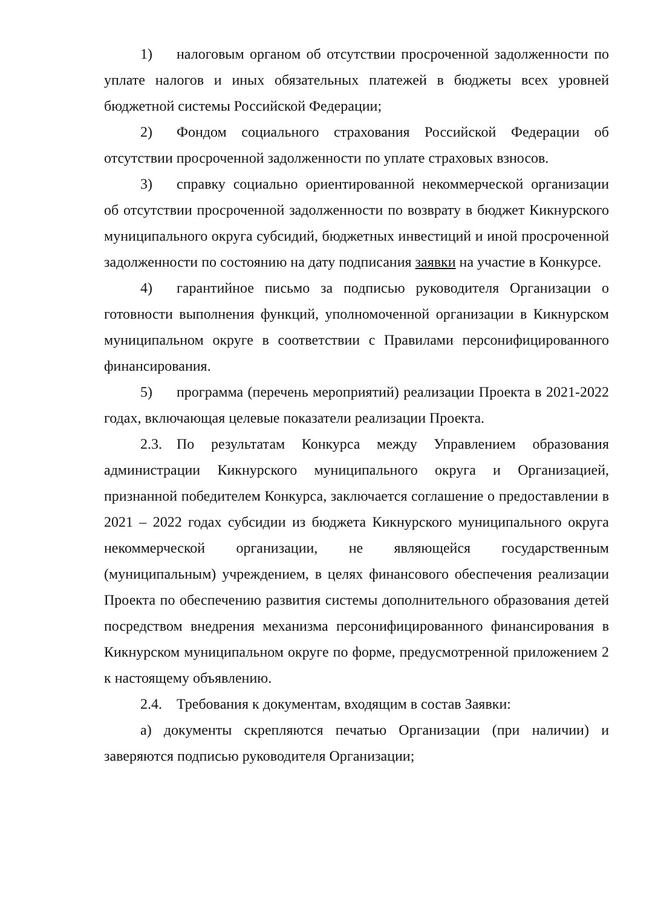1) налоговым органом об отсутствии просроченной задолженности по уплате налогов и иных обязательных платежей в бюджеты всех уровней бюджетной системы Российской Федерации;
2) Фондом социального страхования Российской Федерации об отсутствии просроченной задолженности по уплате страховых взносов.
3) справку социально ориентированной некоммерческой организации об отсутствии просроченной задолженности по возврату в бюджет Кикнурского муниципального округа субсидий, бюджетных инвестиций и иной просроченной задолженности по состоянию на дату подписания заявки на участие в Конкурсе.
4) гарантийное письмо за подписью руководителя Организации о готовности выполнения функций, уполномоченной организации в Кикнурском муниципальном округе в соответствии с Правилами персонифицированного финансирования.
5) программа (перечень мероприятий) реализации Проекта в 2021-2022 годах, включающая целевые показатели реализации Проекта.
2.3. По результатам Конкурса между Управлением образования администрации Кикнурского муниципального округа и Организацией, признанной победителем Конкурса, заключается соглашение о предоставлении в 2021 – 2022 годах субсидии из бюджета Кикнурского муниципального округа некоммерческой организации, не являющейся государственным (муниципальным) учреждением, в целях финансового обеспечения реализации Проекта по обеспечению развития системы дополнительного образования детей посредством внедрения механизма персонифицированного финансирования в Кикнурском муниципальном округе по форме, предусмотренной приложением 2 к настоящему объявлению.
2.4. Требования к документам, входящим в состав Заявки:
а) документы скрепляются печатью Организации (при наличии) и заверяются подписью руководителя Организации;